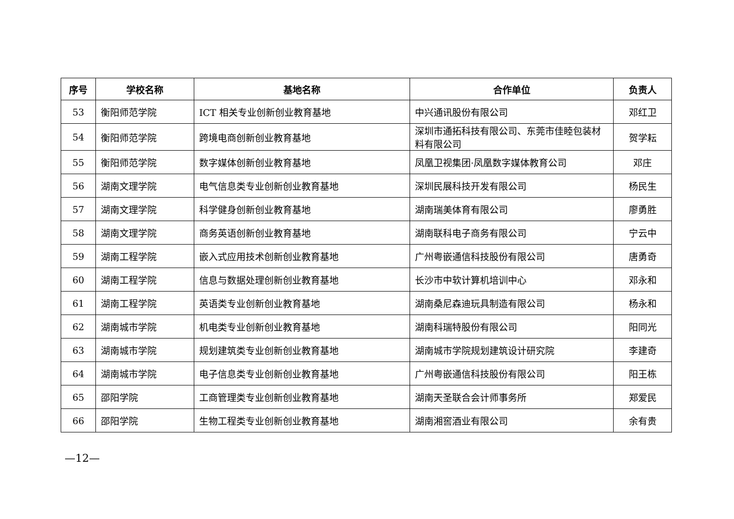| 序号 | 学校名称 | 基地名称 | 合作单位 | 负责人 |
| --- | --- | --- | --- | --- |
| 53 | 衡阳师范学院 | ICT 相关专业创新创业教育基地 | 中兴通讯股份有限公司 | 邓红卫 |
| 54 | 衡阳师范学院 | 跨境电商创新创业教育基地 | 深圳市通拓科技有限公司、东莞市佳睦包装材料有限公司 | 贺学耘 |
| 55 | 衡阳师范学院 | 数字媒体创新创业教育基地 | 凤凰卫视集团·凤凰数字媒体教育公司 | 邓庄 |
| 56 | 湖南文理学院 | 电气信息类专业创新创业教育基地 | 深圳民展科技开发有限公司 | 杨民生 |
| 57 | 湖南文理学院 | 科学健身创新创业教育基地 | 湖南瑞美体育有限公司 | 廖勇胜 |
| 58 | 湖南文理学院 | 商务英语创新创业教育基地 | 湖南联科电子商务有限公司 | 宁云中 |
| 59 | 湖南工程学院 | 嵌入式应用技术创新创业教育基地 | 广州粤嵌通信科技股份有限公司 | 唐勇奇 |
| 60 | 湖南工程学院 | 信息与数据处理创新创业教育基地 | 长沙市中软计算机培训中心 | 邓永和 |
| 61 | 湖南工程学院 | 英语类专业创新创业教育基地 | 湖南桑尼森迪玩具制造有限公司 | 杨永和 |
| 62 | 湖南城市学院 | 机电类专业创新创业教育基地 | 湖南科瑞特股份有限公司 | 阳同光 |
| 63 | 湖南城市学院 | 规划建筑类专业创新创业教育基地 | 湖南城市学院规划建筑设计研究院 | 李建奇 |
| 64 | 湖南城市学院 | 电子信息类专业创新创业教育基地 | 广州粤嵌通信科技股份有限公司 | 阳王栋 |
| 65 | 邵阳学院 | 工商管理类专业创新创业教育基地 | 湖南天圣联合会计师事务所 | 郑爱民 |
| 66 | 邵阳学院 | 生物工程类专业创新创业教育基地 | 湖南湘窖酒业有限公司 | 余有贵 |
—12—